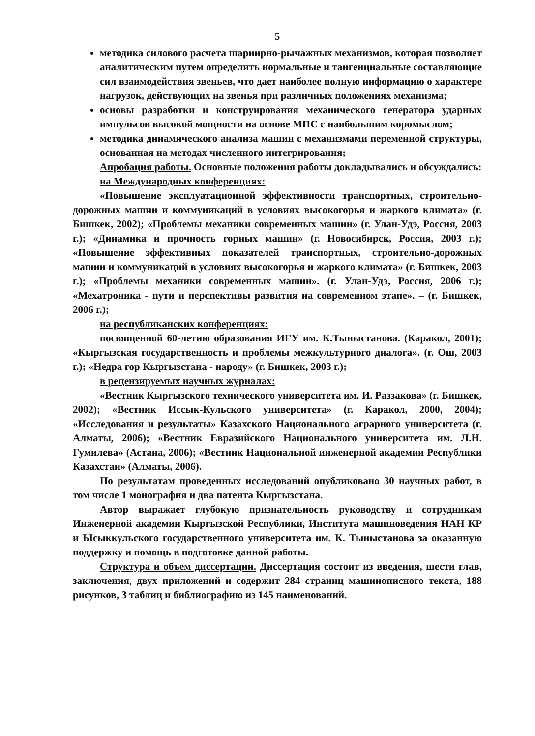5
методика силового расчета шарнирно-рычажных механизмов, которая позволяет аналитическим путем определить нормальные и тангенциальные составляющие сил взаимодействия звеньев, что дает наиболее полную информацию о характере нагрузок, действующих на звенья при различных положениях механизма;
основы разработки и конструирования механического генератора ударных импульсов высокой мощности на основе МПС с наибольшим коромыслом;
методика динамического анализа машин с механизмами переменной структуры, основанная на методах численного интегрирования;
Апробация работы. Основные положения работы докладывались и обсуждались:
на Международных конференциях:
«Повышение эксплуатационной эффективности транспортных, строительно-дорожных машин и коммуникаций в условиях высокогорья и жаркого климата» (г. Бишкек, 2002); «Проблемы механики современных машин» (г. Улан-Удэ, Россия, 2003 г.); «Динамика и прочность горных машин» (г. Новосибирск, Россия, 2003 г.); «Повышение эффективных показателей транспортных, строительно-дорожных машин и коммуникаций в условиях высокогорья и жаркого климата» (г. Бишкек, 2003 г.); «Проблемы механики современных машин». (г. Улан-Удэ, Россия, 2006 г.); «Мехатроника - пути и перспективы развития на современном этапе». – (г. Бишкек, 2006 г.);
на республиканских конференциях:
посвященной 60-летию образования ИГУ им. К.Тыныстанова. (Каракол, 2001); «Кыргызская государственность и проблемы межкультурного диалога». (г. Ош, 2003 г.); «Недра гор Кыргызстана - народу» (г. Бишкек, 2003 г.);
в рецензируемых научных журналах:
«Вестник Кыргызского технического университета им. И. Раззакова» (г. Бишкек, 2002); «Вестник Иссык-Кульского университета» (г. Каракол, 2000, 2004); «Исследования и результаты» Казахского Национального аграрного университета (г. Алматы, 2006); «Вестник Евразийского Национального университета им. Л.Н. Гумилева» (Астана, 2006); «Вестник Национальной инженерной академии Республики Казахстан» (Алматы, 2006).
По результатам проведенных исследований опубликовано 30 научных работ, в том числе 1 монография и два патента Кыргызстана.
Автор выражает глубокую признательность руководству и сотрудникам Инженерной академии Кыргызской Республики, Института машиноведения НАН КР и Ысыккульского государственного университета им. К. Тыныстанова за оказанную поддержку и помощь в подготовке данной работы.
Структура и объем диссертации. Диссертация состоит из введения, шести глав, заключения, двух приложений и содержит 284 страниц машинописного текста, 188 рисунков, 3 таблиц и библиографию из 145 наименований.